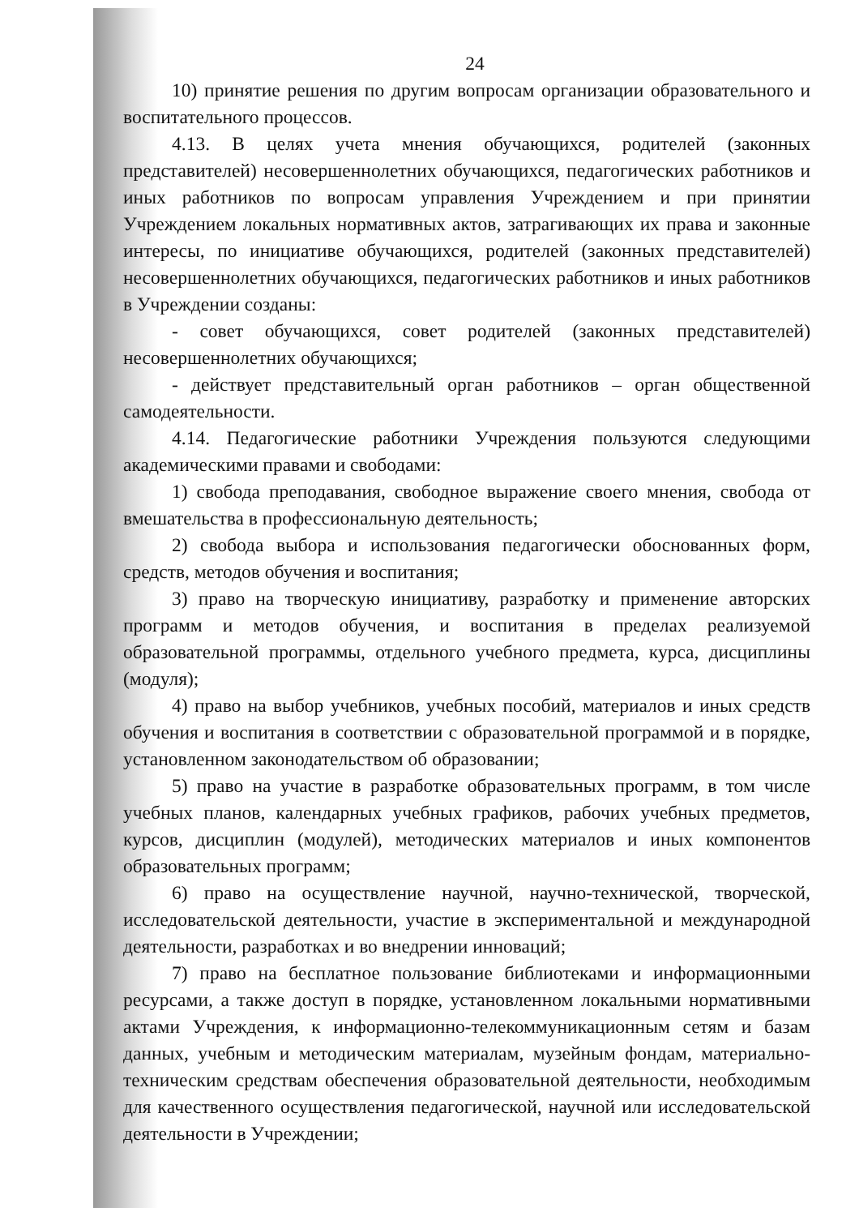24
10) принятие решения по другим вопросам организации образовательного и воспитательного процессов.
4.13. В целях учета мнения обучающихся, родителей (законных представителей) несовершеннолетних обучающихся, педагогических работников и иных работников по вопросам управления Учреждением и при принятии Учреждением локальных нормативных актов, затрагивающих их права и законные интересы, по инициативе обучающихся, родителей (законных представителей) несовершеннолетних обучающихся, педагогических работников и иных работников в Учреждении созданы:
- совет обучающихся, совет родителей (законных представителей) несовершеннолетних обучающихся;
- действует представительный орган работников – орган общественной самодеятельности.
4.14. Педагогические работники Учреждения пользуются следующими академическими правами и свободами:
1) свобода преподавания, свободное выражение своего мнения, свобода от вмешательства в профессиональную деятельность;
2) свобода выбора и использования педагогически обоснованных форм, средств, методов обучения и воспитания;
3) право на творческую инициативу, разработку и применение авторских программ и методов обучения, и воспитания в пределах реализуемой образовательной программы, отдельного учебного предмета, курса, дисциплины (модуля);
4) право на выбор учебников, учебных пособий, материалов и иных средств обучения и воспитания в соответствии с образовательной программой и в порядке, установленном законодательством об образовании;
5) право на участие в разработке образовательных программ, в том числе учебных планов, календарных учебных графиков, рабочих учебных предметов, курсов, дисциплин (модулей), методических материалов и иных компонентов образовательных программ;
6) право на осуществление научной, научно-технической, творческой, исследовательской деятельности, участие в экспериментальной и международной деятельности, разработках и во внедрении инноваций;
7) право на бесплатное пользование библиотеками и информационными ресурсами, а также доступ в порядке, установленном локальными нормативными актами Учреждения, к информационно-телекоммуникационным сетям и базам данных, учебным и методическим материалам, музейным фондам, материально-техническим средствам обеспечения образовательной деятельности, необходимым для качественного осуществления педагогической, научной или исследовательской деятельности в Учреждении;